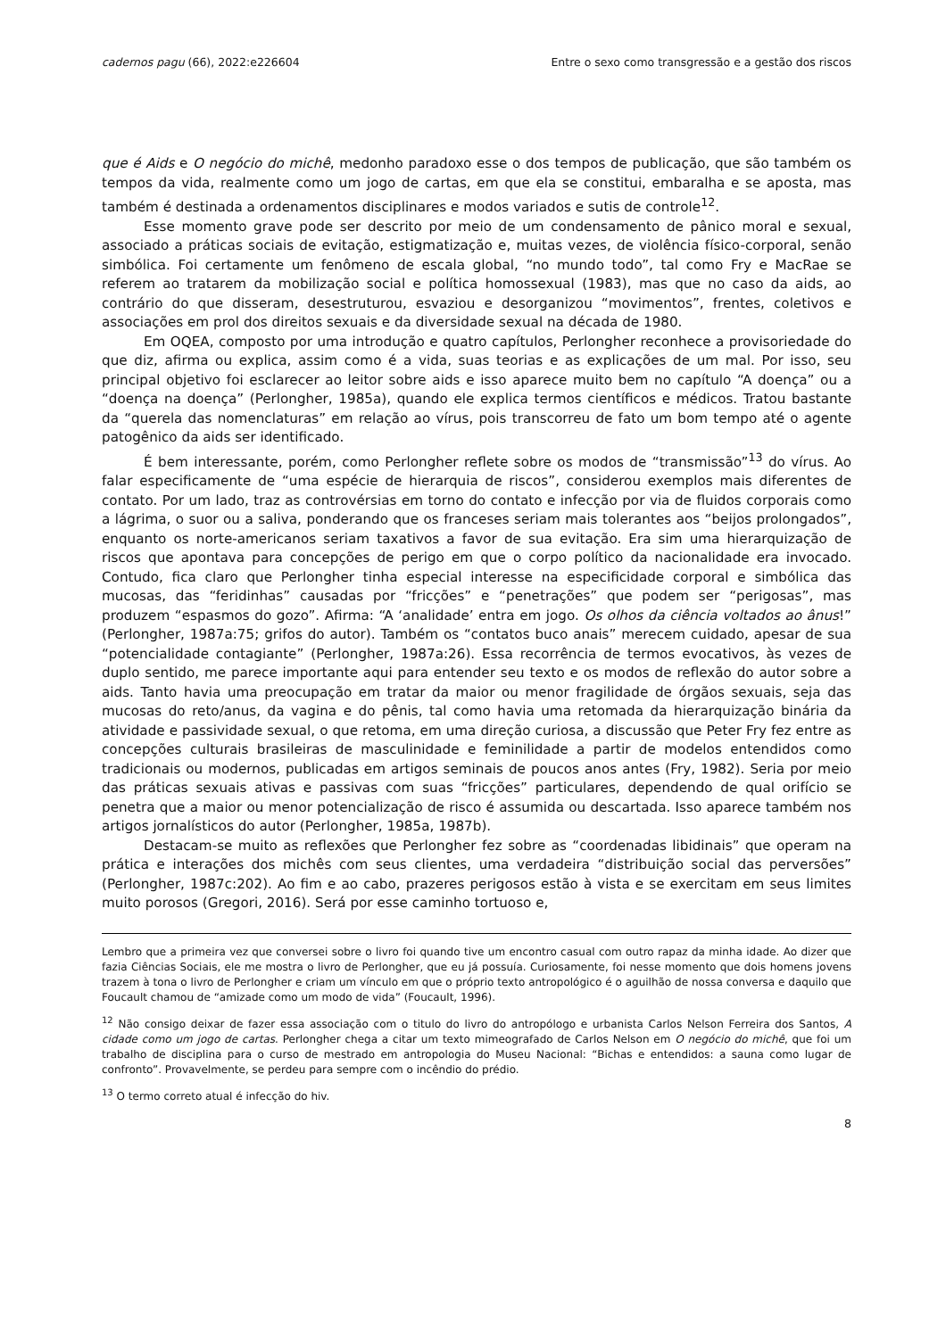cadernos pagu (66), 2022:e226604 Entre o sexo como transgressão e a gestão dos riscos
que é Aids e O negócio do michê, medonho paradoxo esse o dos tempos de publicação, que são também os tempos da vida, realmente como um jogo de cartas, em que ela se constitui, embaralha e se aposta, mas também é destinada a ordenamentos disciplinares e modos variados e sutis de controle<sup>12</sup>.
Esse momento grave pode ser descrito por meio de um condensamento de pânico moral e sexual, associado a práticas sociais de evitação, estigmatização e, muitas vezes, de violência físico-corporal, senão simbólica. Foi certamente um fenômeno de escala global, “no mundo todo”, tal como Fry e MacRae se referem ao tratarem da mobilização social e política homossexual (1983), mas que no caso da aids, ao contrário do que disseram, desestruturou, esvaziou e desorganizou “movimentos”, frentes, coletivos e associações em prol dos direitos sexuais e da diversidade sexual na década de 1980.
Em OQEA, composto por uma introdução e quatro capítulos, Perlongher reconhece a provisoriedade do que diz, afirma ou explica, assim como é a vida, suas teorias e as explicações de um mal. Por isso, seu principal objetivo foi esclarecer ao leitor sobre aids e isso aparece muito bem no capítulo “A doença” ou a “doença na doença” (Perlongher, 1985a), quando ele explica termos científicos e médicos. Tratou bastante da “querela das nomenclaturas” em relação ao vírus, pois transcorreu de fato um bom tempo até o agente patogênico da aids ser identificado.
É bem interessante, porém, como Perlongher reflete sobre os modos de “transmissão”<sup>13</sup> do vírus. Ao falar especificamente de “uma espécie de hierarquia de riscos”, considerou exemplos mais diferentes de contato. Por um lado, traz as controvérsias em torno do contato e infecção por via de fluidos corporais como a lágrima, o suor ou a saliva, ponderando que os franceses seriam mais tolerantes aos “beijos prolongados”, enquanto os norte-americanos seriam taxativos a favor de sua evitação. Era sim uma hierarquização de riscos que apontava para concepções de perigo em que o corpo político da nacionalidade era invocado. Contudo, fica claro que Perlongher tinha especial interesse na especificidade corporal e simbólica das mucosas, das “feridinhas” causadas por “fricções” e “penetrações” que podem ser “perigosas”, mas produzem “espasmos do gozo”. Afirma: “A ‘analidade’ entra em jogo. Os olhos da ciência voltados ao ânus!” (Perlongher, 1987a:75; grifos do autor). Também os “contatos buco anais” merecem cuidado, apesar de sua “potencialidade contagiante” (Perlongher, 1987a:26). Essa recorrência de termos evocativos, às vezes de duplo sentido, me parece importante aqui para entender seu texto e os modos de reflexão do autor sobre a aids. Tanto havia uma preocupação em tratar da maior ou menor fragilidade de órgãos sexuais, seja das mucosas do reto/anus, da vagina e do pênis, tal como havia uma retomada da hierarquização binária da atividade e passividade sexual, o que retoma, em uma direção curiosa, a discussão que Peter Fry fez entre as concepções culturais brasileiras de masculinidade e feminilidade a partir de modelos entendidos como tradicionais ou modernos, publicadas em artigos seminais de poucos anos antes (Fry, 1982). Seria por meio das práticas sexuais ativas e passivas com suas “fricções” particulares, dependendo de qual orifício se penetra que a maior ou menor potencialização de risco é assumida ou descartada. Isso aparece também nos artigos jornalísticos do autor (Perlongher, 1985a, 1987b).
Destacam-se muito as reflexões que Perlongher fez sobre as “coordenadas libidinais” que operam na prática e interações dos michês com seus clientes, uma verdadeira “distribuição social das perversões” (Perlongher, 1987c:202). Ao fim e ao cabo, prazeres perigosos estão à vista e se exercitam em seus limites muito porosos (Gregori, 2016). Será por esse caminho tortuoso e,
Lembro que a primeira vez que conversei sobre o livro foi quando tive um encontro casual com outro rapaz da minha idade. Ao dizer que fazia Ciências Sociais, ele me mostra o livro de Perlongher, que eu já possuía. Curiosamente, foi nesse momento que dois homens jovens trazem à tona o livro de Perlongher e criam um vínculo em que o próprio texto antropológico é o aguilhão de nossa conversa e daquilo que Foucault chamou de “amizade como um modo de vida” (Foucault, 1996).
<sup>12</sup> Não consigo deixar de fazer essa associação com o titulo do livro do antropólogo e urbanista Carlos Nelson Ferreira dos Santos, A cidade como um jogo de cartas. Perlongher chega a citar um texto mimeografado de Carlos Nelson em O negócio do michê, que foi um trabalho de disciplina para o curso de mestrado em antropologia do Museu Nacional: “Bichas e entendidos: a sauna como lugar de confronto”. Provavelmente, se perdeu para sempre com o incêndio do prédio.
<sup>13</sup> O termo correto atual é infecção do hiv.
8